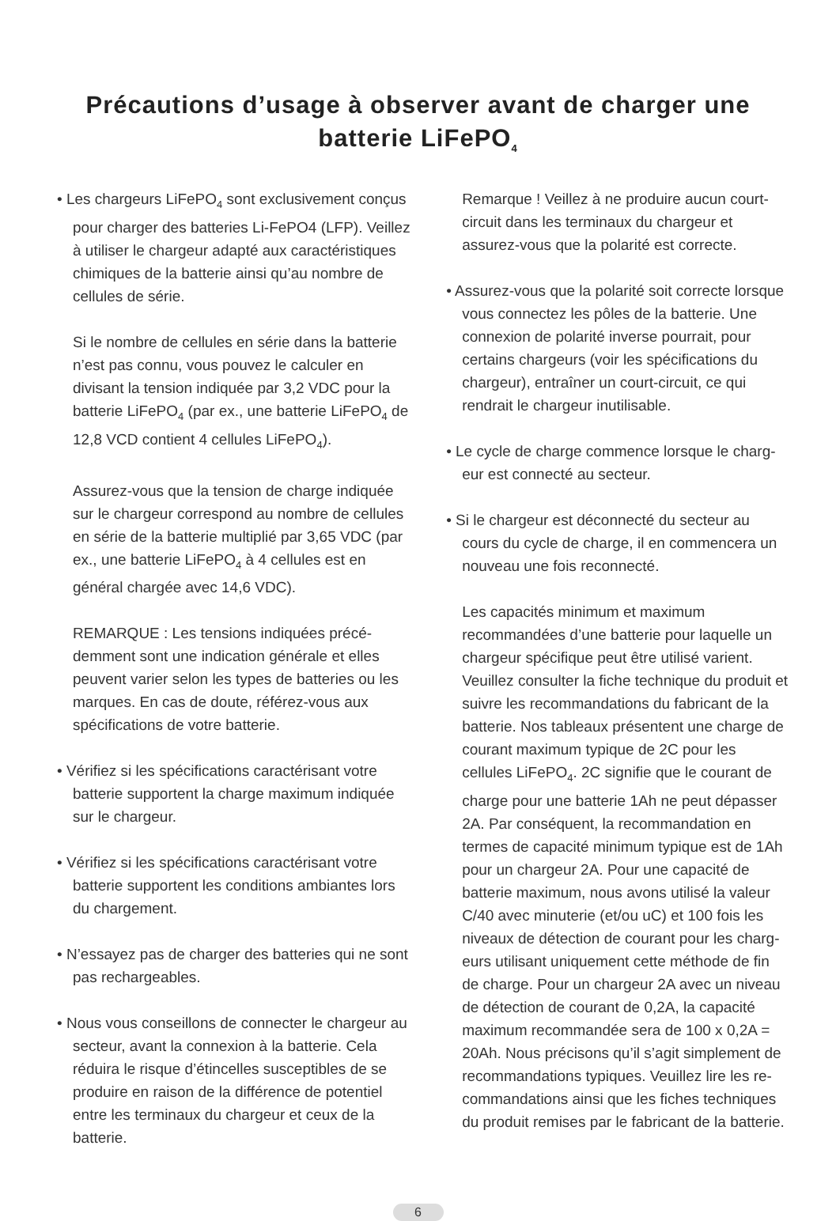Précautions d’usage à observer avant de charger une
batterie LiFePO<sub>4</sub>
• Les chargeurs LiFePO<sub>4</sub> sont exclusivement conçus pour charger des batteries Li-FePO4 (LFP). Veillez à utiliser le chargeur adapté aux caractéristiques chimiques de la batterie ainsi qu’au nombre de cellules de série.
Si le nombre de cellules en série dans la batterie n’est pas connu, vous pouvez le calculer en divisant la tension indiquée par 3,2 VDC pour la batterie LiFePO<sub>4</sub> (par ex., une batterie LiFePO<sub>4</sub> de 12,8 VCD contient 4 cellules LiFePO<sub>4</sub>).
Assurez-vous que la tension de charge indiquée sur le chargeur correspond au nombre de cellules en série de la batterie multiplié par 3,65 VDC (par ex., une batterie LiFePO<sub>4</sub> à 4 cellules est en général chargée avec 14,6 VDC).
REMARQUE : Les tensions indiquées précé-demment sont une indication générale et elles peuvent varier selon les types de batteries ou les marques. En cas de doute, référez-vous aux spécifications de votre batterie.
• Vérifiez si les spécifications caractérisant votre batterie supportent la charge maximum indiquée sur le chargeur.
• Vérifiez si les spécifications caractérisant votre batterie supportent les conditions ambiantes lors du chargement.
• N’essayez pas de charger des batteries qui ne sont pas rechargeables.
• Nous vous conseillons de connecter le chargeur au secteur, avant la connexion à la batterie. Cela réduira le risque d’étincelles susceptibles de se produire en raison de la différence de potentiel entre les terminaux du chargeur et ceux de la batterie.
Remarque ! Veillez à ne produire aucun court-circuit dans les terminaux du chargeur et assurez-vous que la polarité est correcte.
• Assurez-vous que la polarité soit correcte lorsque vous connectez les pôles de la batterie. Une connexion de polarité inverse pourrait, pour certains chargeurs (voir les spécifications du chargeur), entraîner un court-circuit, ce qui rendrait le chargeur inutilisable.
• Le cycle de charge commence lorsque le charg-eur est connecté au secteur.
• Si le chargeur est déconnecté du secteur au cours du cycle de charge, il en commencera un nouveau une fois reconnecté.
Les capacités minimum et maximum recommandées d’une batterie pour laquelle un chargeur spécifique peut être utilisé varient. Veuillez consulter la fiche technique du produit et suivre les recommandations du fabricant de la batterie. Nos tableaux présentent une charge de courant maximum typique de 2C pour les cellules LiFePO<sub>4</sub>. 2C signifie que le courant de charge pour une batterie 1Ah ne peut dépasser 2A. Par conséquent, la recommandation en termes de capacité minimum typique est de 1Ah pour un chargeur 2A. Pour une capacité de batterie maximum, nous avons utilisé la valeur C/40 avec minuterie (et/ou uC) et 100 fois les niveaux de détection de courant pour les charg-eurs utilisant uniquement cette méthode de fin de charge. Pour un chargeur 2A avec un niveau de détection de courant de 0,2A, la capacité maximum recommandée sera de 100 x 0,2A = 20Ah. Nous précisons qu’il s’agit simplement de recommandations typiques. Veuillez lire les re-commandations ainsi que les fiches techniques du produit remises par le fabricant de la batterie.
6